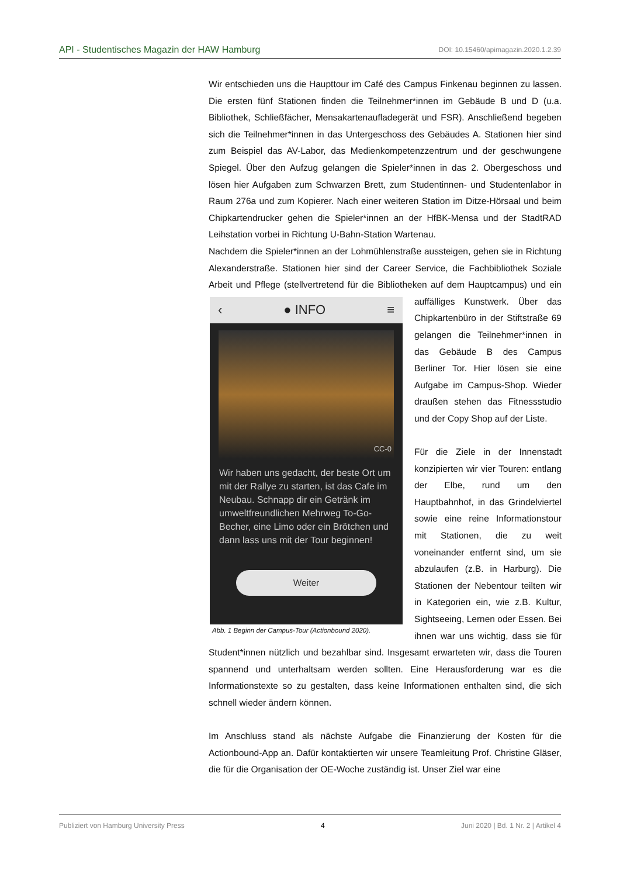API - Studentisches Magazin der HAW Hamburg DOI: 10.15460/apimagazin.2020.1.2.39
Wir entschieden uns die Haupttour im Café des Campus Finkenau beginnen zu lassen. Die ersten fünf Stationen finden die Teilnehmer*innen im Gebäude B und D (u.a. Bibliothek, Schließfächer, Mensakartenaufladegerät und FSR). Anschließend begeben sich die Teilnehmer*innen in das Untergeschoss des Gebäudes A. Stationen hier sind zum Beispiel das AV-Labor, das Medienkompetenzzentrum und der geschwungene Spiegel. Über den Aufzug gelangen die Spieler*innen in das 2. Obergeschoss und lösen hier Aufgaben zum Schwarzen Brett, zum Studentinnen- und Studentenlabor in Raum 276a und zum Kopierer. Nach einer weiteren Station im Ditze-Hörsaal und beim Chipkartendrucker gehen die Spieler*innen an der HfBK-Mensa und der StadtRAD Leihstation vorbei in Richtung U-Bahn-Station Wartenau.
Nachdem die Spieler*innen an der Lohmühlenstraße aussteigen, gehen sie in Richtung Alexanderstraße. Stationen hier sind der Career Service, die Fachbibliothek Soziale Arbeit und Pflege (stellvertretend für die Bibliotheken auf dem ‹ ● INFO ≡
CC-0
Wir haben uns gedacht, der beste Ort um mit der Rallye zu starten, ist das Cafe im Neubau. Schnapp dir ein Getränk im umweltfreundlichen Mehrweg To-Go-Becher, eine Limo oder ein Brötchen und dann lass uns mit der Tour beginnen!
Weiter
Abb. 1 Beginn der Campus-Tour (Actionbound 2020). Hauptcampus) und ein auffälliges Kunstwerk. Über das Chipkartenbüro in der Stiftstraße 69 gelangen die Teilnehmer*innen in das Gebäude B des Campus Berliner Tor. Hier lösen sie eine Aufgabe im Campus-Shop. Wieder draußen stehen das Fitnessstudio und der Copy Shop auf der Liste.
Für die Ziele in der Innenstadt konzipierten wir vier Touren: entlang der Elbe, rund um den Hauptbahnhof, in das Grindelviertel sowie eine reine Informationstour mit Stationen, die zu weit voneinander entfernt sind, um sie abzulaufen (z.B. in Harburg). Die Stationen der Nebentour teilten wir in Kategorien ein, wie z.B. Kultur, Sightseeing, Lernen oder Essen. Bei ihnen war uns wichtig, dass sie für Student*innen nützlich und bezahlbar sind. Insgesamt erwarteten wir, dass die Touren spannend und unterhaltsam werden sollten. Eine Herausforderung war es die Informationstexte so zu gestalten, dass keine Informationen enthalten sind, die sich schnell wieder ändern können.
Im Anschluss stand als nächste Aufgabe die Finanzierung der Kosten für die Actionbound-App an. Dafür kontaktierten wir unsere Teamleitung Prof. Christine Gläser, die für die Organisation der OE-Woche zuständig ist. Unser Ziel war eine
Publiziert von Hamburg University Press 4 Juni 2020 | Bd. 1 Nr. 2 | Artikel 4